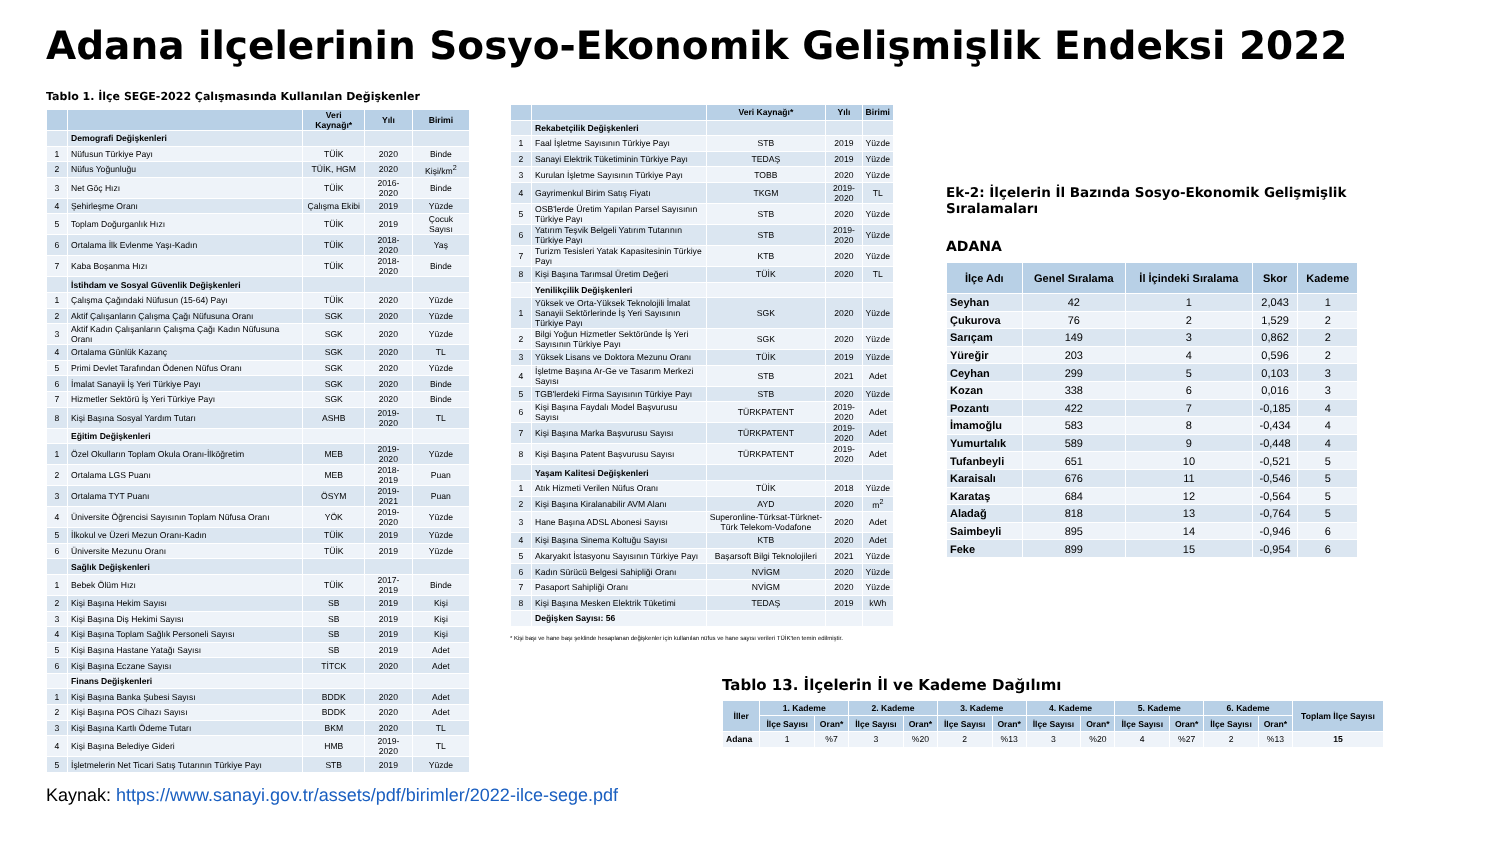Adana ilçelerinin Sosyo-Ekonomik Gelişmişlik Endeksi 2022
Tablo 1. İlçe SEGE-2022 Çalışmasında Kullanılan Değişkenler
| | | Veri Kaynağı* | Yılı | Birimi |
| --- | --- | --- | --- | --- |
| | Demografi Değişkenleri | | | |
| 1 | Nüfusun Türkiye Payı | TÜİK | 2020 | Binde |
| 2 | Nüfus Yoğunluğu | TÜİK, HGM | 2020 | Kişi/km<sup>2</sup> |
| 3 | Net Göç Hızı | TÜİK | 2016-2020 | Binde |
| 4 | Şehirleşme Oranı | Çalışma Ekibi | 2019 | Yüzde |
| 5 | Toplam Doğurganlık Hızı | TÜİK | 2019 | Çocuk Sayısı |
| 6 | Ortalama İlk Evlenme Yaşı-Kadın | TÜİK | 2018-2020 | Yaş |
| 7 | Kaba Boşanma Hızı | TÜİK | 2018-2020 | Binde |
| | İstihdam ve Sosyal Güvenlik Değişkenleri | | | |
| 1 | Çalışma Çağındaki Nüfusun (15-64) Payı | TÜİK | 2020 | Yüzde |
| 2 | Aktif Çalışanların Çalışma Çağı Nüfusuna Oranı | SGK | 2020 | Yüzde |
| 3 | Aktif Kadın Çalışanların Çalışma Çağı Kadın Nüfusuna Oranı | SGK | 2020 | Yüzde |
| 4 | Ortalama Günlük Kazanç | SGK | 2020 | TL |
| 5 | Primi Devlet Tarafından Ödenen Nüfus Oranı | SGK | 2020 | Yüzde |
| 6 | İmalat Sanayii İş Yeri Türkiye Payı | SGK | 2020 | Binde |
| 7 | Hizmetler Sektörü İş Yeri Türkiye Payı | SGK | 2020 | Binde |
| 8 | Kişi Başına Sosyal Yardım Tutarı | ASHB | 2019-2020 | TL |
| | Eğitim Değişkenleri | | | |
| 1 | Özel Okulların Toplam Okula Oranı-İlköğretim | MEB | 2019-2020 | Yüzde |
| 2 | Ortalama LGS Puanı | MEB | 2018-2019 | Puan |
| 3 | Ortalama TYT Puanı | ÖSYM | 2019-2021 | Puan |
| 4 | Üniversite Öğrencisi Sayısının Toplam Nüfusa Oranı | YÖK | 2019-2020 | Yüzde |
| 5 | İlkokul ve Üzeri Mezun Oranı-Kadın | TÜİK | 2019 | Yüzde |
| 6 | Üniversite Mezunu Oranı | TÜİK | 2019 | Yüzde |
| | Sağlık Değişkenleri | | | |
| 1 | Bebek Ölüm Hızı | TÜİK | 2017-2019 | Binde |
| 2 | Kişi Başına Hekim Sayısı | SB | 2019 | Kişi |
| 3 | Kişi Başına Diş Hekimi Sayısı | SB | 2019 | Kişi |
| 4 | Kişi Başına Toplam Sağlık Personeli Sayısı | SB | 2019 | Kişi |
| 5 | Kişi Başına Hastane Yatağı Sayısı | SB | 2019 | Adet |
| 6 | Kişi Başına Eczane Sayısı | TİTCK | 2020 | Adet |
| | Finans Değişkenleri | | | |
| 1 | Kişi Başına Banka Şubesi Sayısı | BDDK | 2020 | Adet |
| 2 | Kişi Başına POS Cihazı Sayısı | BDDK | 2020 | Adet |
| 3 | Kişi Başına Kartlı Ödeme Tutarı | BKM | 2020 | TL |
| 4 | Kişi Başına Belediye Gideri | HMB | 2019-2020 | TL |
| 5 | İşletmelerin Net Ticari Satış Tutarının Türkiye Payı | STB | 2019 | Yüzde |
| | | Veri Kaynağı* | Yılı | Birimi |
| --- | --- | --- | --- | --- |
| | Rekabetçilik Değişkenleri | | | |
| 1 | Faal İşletme Sayısının Türkiye Payı | STB | 2019 | Yüzde |
| 2 | Sanayi Elektrik Tüketiminin Türkiye Payı | TEDAŞ | 2019 | Yüzde |
| 3 | Kurulan İşletme Sayısının Türkiye Payı | TOBB | 2020 | Yüzde |
| 4 | Gayrimenkul Birim Satış Fiyatı | TKGM | 2019-2020 | TL |
| 5 | OSB'lerde Üretim Yapılan Parsel Sayısının Türkiye Payı | STB | 2020 | Yüzde |
| 6 | Yatırım Teşvik Belgeli Yatırım Tutarının Türkiye Payı | STB | 2019-2020 | Yüzde |
| 7 | Turizm Tesisleri Yatak Kapasitesinin Türkiye Payı | KTB | 2020 | Yüzde |
| 8 | Kişi Başına Tarımsal Üretim Değeri | TÜİK | 2020 | TL |
| | Yenilikçilik Değişkenleri | | | |
| 1 | Yüksek ve Orta-Yüksek Teknolojili İmalat Sanayii Sektörlerinde İş Yeri Sayısının Türkiye Payı | SGK | 2020 | Yüzde |
| 2 | Bilgi Yoğun Hizmetler Sektöründe İş Yeri Sayısının Türkiye Payı | SGK | 2020 | Yüzde |
| 3 | Yüksek Lisans ve Doktora Mezunu Oranı | TÜİK | 2019 | Yüzde |
| 4 | İşletme Başına Ar-Ge ve Tasarım Merkezi Sayısı | STB | 2021 | Adet |
| 5 | TGB'lerdeki Firma Sayısının Türkiye Payı | STB | 2020 | Yüzde |
| 6 | Kişi Başına Faydalı Model Başvurusu Sayısı | TÜRKPATENT | 2019-2020 | Adet |
| 7 | Kişi Başına Marka Başvurusu Sayısı | TÜRKPATENT | 2019-2020 | Adet |
| 8 | Kişi Başına Patent Başvurusu Sayısı | TÜRKPATENT | 2019-2020 | Adet |
| | Yaşam Kalitesi Değişkenleri | | | |
| 1 | Atık Hizmeti Verilen Nüfus Oranı | TÜİK | 2018 | Yüzde |
| 2 | Kişi Başına Kiralanabilir AVM Alanı | AYD | 2020 | m<sup>2</sup> |
| 3 | Hane Başına ADSL Abonesi Sayısı | Superonline-Türksat-Türknet-Türk Telekom-Vodafone | 2020 | Adet |
| 4 | Kişi Başına Sinema Koltuğu Sayısı | KTB | 2020 | Adet |
| 5 | Akaryakıt İstasyonu Sayısının Türkiye Payı | Başarsoft Bilgi Teknolojileri | 2021 | Yüzde |
| 6 | Kadın Sürücü Belgesi Sahipliği Oranı | NVİGM | 2020 | Yüzde |
| 7 | Pasaport Sahipliği Oranı | NVİGM | 2020 | Yüzde |
| 8 | Kişi Başına Mesken Elektrik Tüketimi | TEDAŞ | 2019 | kWh |
| | Değişken Sayısı: 56 | | | |
* Kişi başı ve hane başı şeklinde hesaplanan değişkenler için kullanılan nüfus ve hane sayısı verileri TÜİK'ten temin edilmiştir.
Ek-2: İlçelerin İl Bazında Sosyo-Ekonomik Gelişmişlik Sıralamaları
ADANA
| İlçe Adı | Genel Sıralama | İl İçindeki Sıralama | Skor | Kademe |
| --- | --- | --- | --- | --- |
| Seyhan | 42 | 1 | 2,043 | 1 |
| Çukurova | 76 | 2 | 1,529 | 2 |
| Sarıçam | 149 | 3 | 0,862 | 2 |
| Yüreğir | 203 | 4 | 0,596 | 2 |
| Ceyhan | 299 | 5 | 0,103 | 3 |
| Kozan | 338 | 6 | 0,016 | 3 |
| Pozantı | 422 | 7 | -0,185 | 4 |
| İmamoğlu | 583 | 8 | -0,434 | 4 |
| Yumurtalık | 589 | 9 | -0,448 | 4 |
| Tufanbeyli | 651 | 10 | -0,521 | 5 |
| Karaisalı | 676 | 11 | -0,546 | 5 |
| Karataş | 684 | 12 | -0,564 | 5 |
| Aladağ | 818 | 13 | -0,764 | 5 |
| Saimbeyli | 895 | 14 | -0,946 | 6 |
| Feke | 899 | 15 | -0,954 | 6 |
Tablo 13. İlçelerin İl ve Kademe Dağılımı
| İller | 1. Kademe | | 2. Kademe | | 3. Kademe | | 4. Kademe | | 5. Kademe | | 6. Kademe | | Toplam İlçe Sayısı |
| --- | --- | --- | --- | --- | --- | --- | --- | --- | --- | --- | --- | --- | --- |
| | İlçe Sayısı | Oran* | İlçe Sayısı | Oran* | İlçe Sayısı | Oran* | İlçe Sayısı | Oran* | İlçe Sayısı | Oran* | İlçe Sayısı | Oran* | |
| Adana | 1 | %7 | 3 | %20 | 2 | %13 | 3 | %20 | 4 | %27 | 2 | %13 | 15 |
Kaynak: https://www.sanayi.gov.tr/assets/pdf/birimler/2022-ilce-sege.pdf